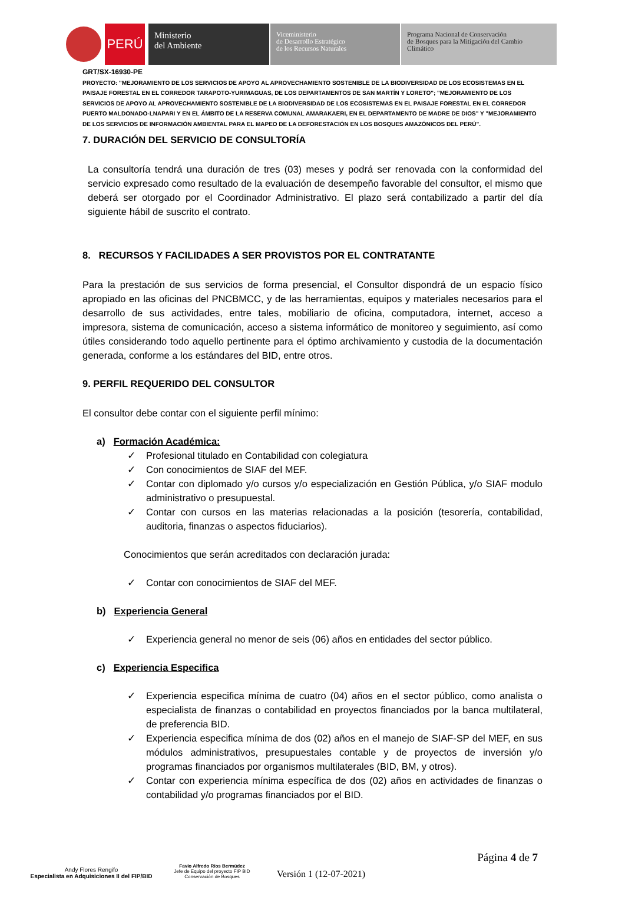PERÚ
Ministerio
del Ambiente
Viceministerio
de Desarrollo Estratégico
de los Recursos Naturales
Programa Nacional de Conservación
de Bosques para la Mitigación del Cambio
Climático
GRT/SX-16930-PE
PROYECTO: "MEJORAMIENTO DE LOS SERVICIOS DE APOYO AL APROVECHAMIENTO SOSTENIBLE DE LA BIODIVERSIDAD DE LOS ECOSISTEMAS EN EL PAISAJE FORESTAL EN EL CORREDOR TARAPOTO-YURIMAGUAS, DE LOS DEPARTAMENTOS DE SAN MARTÍN Y LORETO"; "MEJORAMIENTO DE LOS SERVICIOS DE APOYO AL APROVECHAMIENTO SOSTENIBLE DE LA BIODIVERSIDAD DE LOS ECOSISTEMAS EN EL PAISAJE FORESTAL EN EL CORREDOR PUERTO MALDONADO-LNAPARI Y EN EL ÁMBITO DE LA RESERVA COMUNAL AMARAKAERI, EN EL DEPARTAMENTO DE MADRE DE DIOS" Y "MEJORAMIENTO DE LOS SERVICIOS DE INFORMACIÓN AMBIENTAL PARA EL MAPEO DE LA DEFORESTACIÓN EN LOS BOSQUES AMAZÓNICOS DEL PERÚ".
7. DURACIÓN DEL SERVICIO DE CONSULTORÍA
La consultoría tendrá una duración de tres (03) meses y podrá ser renovada con la conformidad del servicio expresado como resultado de la evaluación de desempeño favorable del consultor, el mismo que deberá ser otorgado por el Coordinador Administrativo. El plazo será contabilizado a partir del día siguiente hábil de suscrito el contrato.
8. RECURSOS Y FACILIDADES A SER PROVISTOS POR EL CONTRATANTE
Para la prestación de sus servicios de forma presencial, el Consultor dispondrá de un espacio físico apropiado en las oficinas del PNCBMCC, y de las herramientas, equipos y materiales necesarios para el desarrollo de sus actividades, entre tales, mobiliario de oficina, computadora, internet, acceso a impresora, sistema de comunicación, acceso a sistema informático de monitoreo y seguimiento, así como útiles considerando todo aquello pertinente para el óptimo archivamiento y custodia de la documentación generada, conforme a los estándares del BID, entre otros.
9. PERFIL REQUERIDO DEL CONSULTOR
El consultor debe contar con el siguiente perfil mínimo:
a) Formación Académica:
✓ Profesional titulado en Contabilidad con colegiatura
✓ Con conocimientos de SIAF del MEF.
✓ Contar con diplomado y/o cursos y/o especialización en Gestión Pública, y/o SIAF modulo administrativo o presupuestal.
✓ Contar con cursos en las materias relacionadas a la posición (tesorería, contabilidad, auditoria, finanzas o aspectos fiduciarios).
Conocimientos que serán acreditados con declaración jurada:
✓ Contar con conocimientos de SIAF del MEF.
b) Experiencia General
✓ Experiencia general no menor de seis (06) años en entidades del sector público.
c) Experiencia Especifica
✓ Experiencia especifica mínima de cuatro (04) años en el sector público, como analista o especialista de finanzas o contabilidad en proyectos financiados por la banca multilateral, de preferencia BID.
✓ Experiencia especifica mínima de dos (02) años en el manejo de SIAF-SP del MEF, en sus módulos administrativos, presupuestales contable y de proyectos de inversión y/o programas financiados por organismos multilaterales (BID, BM, y otros).
✓ Contar con experiencia mínima específica de dos (02) años en actividades de finanzas o contabilidad y/o programas financiados por el BID.
Andy Flores Rengifo
Especialista en Adquisiciones II del FIP/BID
Favio Alfredo Ríos Bermúdez
Jefe de Equipo del proyecto FIP BID
Conservación de Bosques
Versión 1 (12-07-2021)
Página 4 de 7